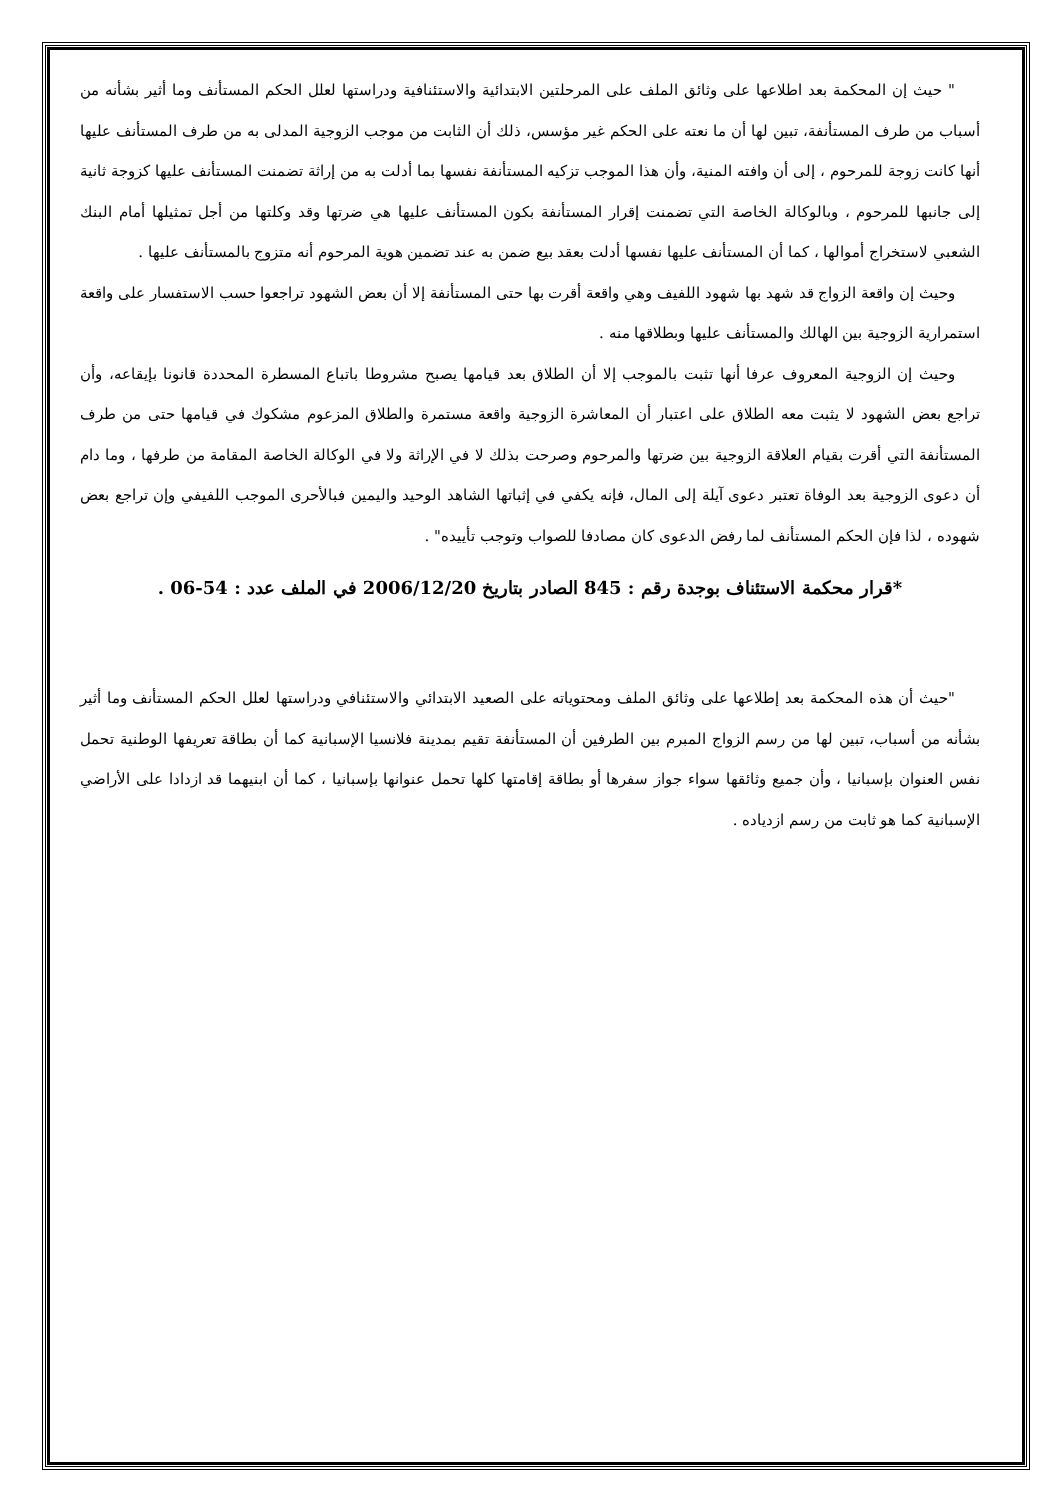" حيث إن المحكمة بعد اطلاعها على وثائق الملف على المرحلتين الابتدائية والاستئنافية ودراستها لعلل الحكم المستأنف وما أثير بشأنه من أسباب من طرف المستأنفة، تبين لها أن ما نعته على الحكم غير مؤسس، ذلك أن الثابت من موجب الزوجية المدلى به من طرف المستأنف عليها أنها كانت زوجة للمرحوم ، إلى أن وافته المنية، وأن هذا الموجب تزكيه المستأنفة نفسها بما أدلت به من إراثة تضمنت المستأنف عليها كزوجة ثانية إلى جانبها للمرحوم ، وبالوكالة الخاصة التي تضمنت إقرار المستأنفة بكون المستأنف عليها هي ضرتها وقد وكلتها من أجل تمثيلها أمام البنك الشعبي لاستخراج أموالها ، كما أن المستأنف عليها نفسها أدلت بعقد بيع ضمن به عند تضمين هوية المرحوم أنه متزوج بالمستأنف عليها .
وحيث إن واقعة الزواج قد شهد بها شهود اللفيف وهي واقعة أقرت بها حتى المستأنفة إلا أن بعض الشهود تراجعوا حسب الاستفسار على واقعة استمرارية الزوجية بين الهالك والمستأنف عليها وبطلاقها منه .
وحيث إن الزوجية المعروف عرفا أنها تثبت بالموجب إلا أن الطلاق بعد قيامها يصبح مشروطا باتباع المسطرة المحددة قانونا بإيقاعه، وأن تراجع بعض الشهود لا يثبت معه الطلاق على اعتبار أن المعاشرة الزوجية واقعة مستمرة والطلاق المزعوم مشكوك في قيامها حتى من طرف المستأنفة التي أقرت بقيام العلاقة الزوجية بين ضرتها والمرحوم وصرحت بذلك لا في الإراثة ولا في الوكالة الخاصة المقامة من طرفها ، وما دام أن دعوى الزوجية بعد الوفاة تعتبر دعوى آيلة إلى المال، فإنه يكفي في إثباتها الشاهد الوحيد واليمين فبالأحرى الموجب اللفيفي وإن تراجع بعض شهوده ، لذا فإن الحكم المستأنف لما رفض الدعوى كان مصادفا للصواب وتوجب تأييده" .
*قرار محكمة الاستئناف بوجدة رقم : 845 الصادر بتاريخ 2006/12/20 في الملف عدد : 54-06 .
"حيث أن هذه المحكمة بعد إطلاعها على وثائق الملف ومحتوياته على الصعيد الابتدائي والاستئنافي ودراستها لعلل الحكم المستأنف وما أثير بشأنه من أسباب، تبين لها من رسم الزواج المبرم بين الطرفين أن المستأنفة تقيم بمدينة فلانسيا الإسبانية كما أن بطاقة تعريفها الوطنية تحمل نفس العنوان بإسبانيا ، وأن جميع وثائقها سواء جواز سفرها أو بطاقة إقامتها كلها تحمل عنوانها بإسبانيا ، كما أن ابنيهما قد ازدادا على الأراضي الإسبانية كما هو ثابت من رسم ازدياده .